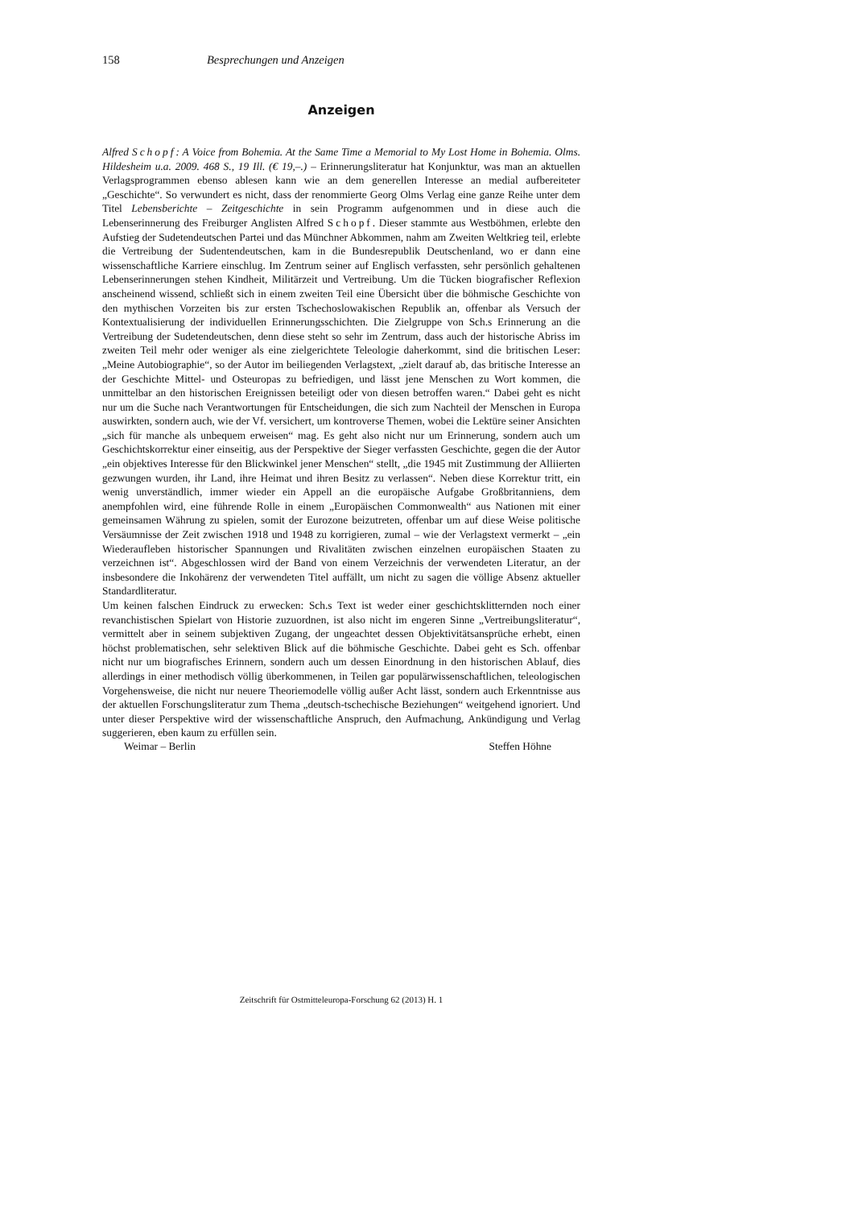158 Besprechungen und Anzeigen
Anzeigen
Alfred Schopf: A Voice from Bohemia. At the Same Time a Memorial to My Lost Home in Bohemia. Olms. Hildesheim u.a. 2009. 468 S., 19 Ill. (€ 19,–.) – Erinnerungsliteratur hat Konjunktur, was man an aktuellen Verlagsprogrammen ebenso ablesen kann wie an dem generellen Interesse an medial aufbereiteter „Geschichte“. So verwundert es nicht, dass der renommierte Georg Olms Verlag eine ganze Reihe unter dem Titel Lebensberichte – Zeitgeschichte in sein Programm aufgenommen und in diese auch die Lebenserinnerung des Freiburger Anglisten Alfred Schopf. Dieser stammte aus Westböhmen, erlebte den Aufstieg der Sudetendeutschen Partei und das Münchner Abkommen, nahm am Zweiten Weltkrieg teil, erlebte die Vertreibung der Sudentendeutschen, kam in die Bundesrepublik Deutschenland, wo er dann eine wissenschaftliche Karriere einschlug. Im Zentrum seiner auf Englisch verfassten, sehr persönlich gehaltenen Lebenserinnerungen stehen Kindheit, Militärzeit und Vertreibung. Um die Tücken biografischer Reflexion anscheinend wissend, schließt sich in einem zweiten Teil eine Übersicht über die böhmische Geschichte von den mythischen Vorzeiten bis zur ersten Tschechoslowakischen Republik an, offenbar als Versuch der Kontextualisierung der individuellen Erinnerungsschichten. Die Zielgruppe von Sch.s Erinnerung an die Vertreibung der Sudetendeutschen, denn diese steht so sehr im Zentrum, dass auch der historische Abriss im zweiten Teil mehr oder weniger als eine zielgerichtete Teleologie daherkommt, sind die britischen Leser: „Meine Autobiographie“, so der Autor im beiliegenden Verlagstext, „zielt darauf ab, das britische Interesse an der Geschichte Mittel- und Osteuropas zu befriedigen, und lässt jene Menschen zu Wort kommen, die unmittelbar an den historischen Ereignissen beteiligt oder von diesen betroffen waren.“ Dabei geht es nicht nur um die Suche nach Verantwortungen für Entscheidungen, die sich zum Nachteil der Menschen in Europa auswirkten, sondern auch, wie der Vf. versichert, um kontroverse Themen, wobei die Lektüre seiner Ansichten „sich für manche als unbequem erweisen“ mag. Es geht also nicht nur um Erinnerung, sondern auch um Geschichtskorrektur einer einseitig, aus der Perspektive der Sieger verfassten Geschichte, gegen die der Autor „ein objektives Interesse für den Blickwinkel jener Menschen“ stellt, „die 1945 mit Zustimmung der Alliierten gezwungen wurden, ihr Land, ihre Heimat und ihren Besitz zu verlassen“. Neben diese Korrektur tritt, ein wenig unverständlich, immer wieder ein Appell an die europäische Aufgabe Großbritanniens, dem anempfohlen wird, eine führende Rolle in einem „Europäischen Commonwealth“ aus Nationen mit einer gemeinsamen Währung zu spielen, somit der Eurozone beizutreten, offenbar um auf diese Weise politische Versäumnisse der Zeit zwischen 1918 und 1948 zu korrigieren, zumal – wie der Verlagstext vermerkt – „ein Wiederaufleben historischer Spannungen und Rivalitäten zwischen einzelnen europäischen Staaten zu verzeichnen ist“. Abgeschlossen wird der Band von einem Verzeichnis der verwendeten Literatur, an der insbesondere die Inkohärenz der verwendeten Titel auffällt, um nicht zu sagen die völlige Absenz aktueller Standardliteratur.
Um keinen falschen Eindruck zu erwecken: Sch.s Text ist weder einer geschichtsklitternden noch einer revanchistischen Spielart von Historie zuzuordnen, ist also nicht im engeren Sinne „Vertreibungsliteratur“, vermittelt aber in seinem subjektiven Zugang, der ungeachtet dessen Objektivitätsansprüche erhebt, einen höchst problematischen, sehr selektiven Blick auf die böhmische Geschichte. Dabei geht es Sch. offenbar nicht nur um biografisches Erinnern, sondern auch um dessen Einordnung in den historischen Ablauf, dies allerdings in einer methodisch völlig überkommenen, in Teilen gar populärwissenschaftlichen, teleologischen Vorgehensweise, die nicht nur neuere Theoriemodelle völlig außer Acht lässt, sondern auch Erkenntnisse aus der aktuellen Forschungsliteratur zum Thema „deutsch-tschechische Beziehungen“ weitgehend ignoriert. Und unter dieser Perspektive wird der wissenschaftliche Anspruch, den Aufmachung, Ankündigung und Verlag suggerieren, eben kaum zu erfüllen sein.
Weimar – Berlin Steffen Höhne
Zeitschrift für Ostmitteleuropa-Forschung 62 (2013) H. 1